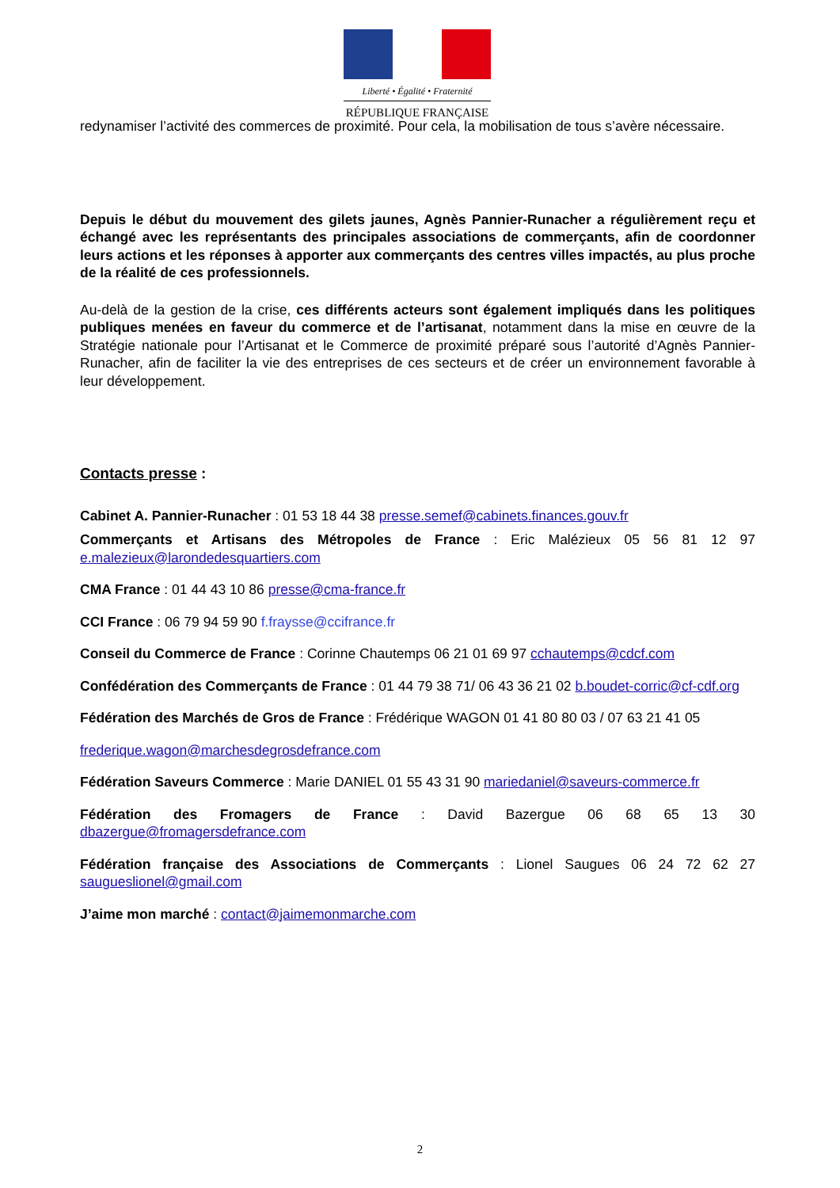Liberté • Égalité • Fraternité
RÉPUBLIQUE FRANÇAISE
redynamiser l’activité des commerces de proximité. Pour cela, la mobilisation de tous s’avère nécessaire.
Depuis le début du mouvement des gilets jaunes, Agnès Pannier-Runacher a régulièrement reçu et échangé avec les représentants des principales associations de commerçants, afin de coordonner leurs actions et les réponses à apporter aux commerçants des centres villes impactés, au plus proche de la réalité de ces professionnels.
Au-delà de la gestion de la crise, ces différents acteurs sont également impliqués dans les politiques publiques menées en faveur du commerce et de l’artisanat, notamment dans la mise en œuvre de la Stratégie nationale pour l’Artisanat et le Commerce de proximité préparé sous l’autorité d’Agnès Pannier-Runacher, afin de faciliter la vie des entreprises de ces secteurs et de créer un environnement favorable à leur développement.
Contacts presse :
Cabinet A. Pannier-Runacher : 01 53 18 44 38 presse.semef@cabinets.finances.gouv.fr
Commerçants et Artisans des Métropoles de France : Eric Malézieux 05 56 81 12 97 e.malezieux@larondedesquartiers.com
CMA France : 01 44 43 10 86 presse@cma-france.fr
CCI France : 06 79 94 59 90 f.fraysse@ccifrance.fr
Conseil du Commerce de France : Corinne Chautemps 06 21 01 69 97 cchautemps@cdcf.com
Confédération des Commerçants de France : 01 44 79 38 71/ 06 43 36 21 02 b.boudet-corric@cf-cdf.org
Fédération des Marchés de Gros de France : Frédérique WAGON 01 41 80 80 03 / 07 63 21 41 05
frederique.wagon@marchesdegrosdefrance.com
Fédération Saveurs Commerce : Marie DANIEL 01 55 43 31 90 mariedaniel@saveurs-commerce.fr
Fédération des Fromagers de France : David Bazergue 06 68 65 13 30 dbazergue@fromagersdefrance.com
Fédération française des Associations de Commerçants : Lionel Saugues 06 24 72 62 27 saugueslionel@gmail.com
J’aime mon marché : contact@jaimemonmarche.com
2